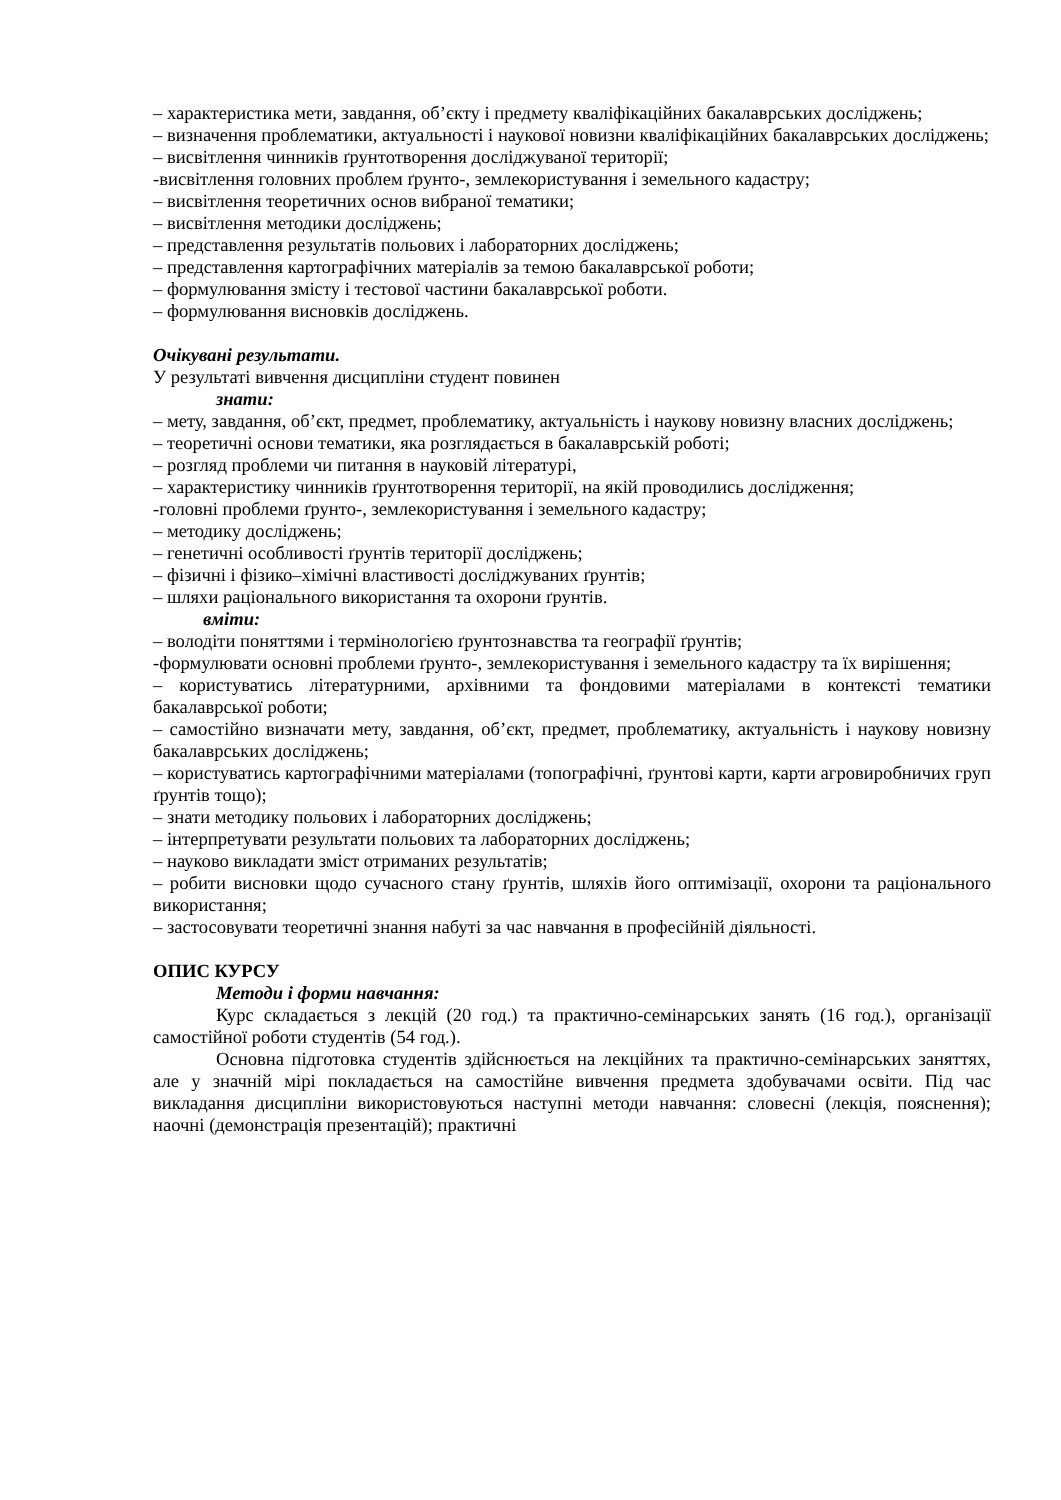– характеристика мети, завдання, об’єкту і предмету кваліфікаційних бакалаврських досліджень;
– визначення проблематики, актуальності і наукової новизни кваліфікаційних бакалаврських досліджень;
– висвітлення чинників ґрунтотворення досліджуваної території;
-висвітлення головних проблем ґрунто-, землекористування і земельного кадастру;
– висвітлення теоретичних основ вибраної тематики;
– висвітлення методики досліджень;
– представлення результатів польових і лабораторних досліджень;
– представлення картографічних матеріалів за темою бакалаврської роботи;
– формулювання змісту і тестової частини бакалаврської роботи.
– формулювання висновків досліджень.
Очікувані результати.
У результаті вивчення дисципліни студент повинен
знати:
– мету, завдання, об’єкт, предмет, проблематику, актуальність і наукову новизну власних досліджень;
– теоретичні основи тематики, яка розглядається в бакалаврській роботі;
– розгляд проблеми чи питання в науковій літературі,
– характеристику чинників ґрунтотворення території, на якій проводились дослідження;
-головні проблеми ґрунто-, землекористування і земельного кадастру;
– методику досліджень;
– генетичні особливості ґрунтів території досліджень;
– фізичні і фізико–хімічні властивості досліджуваних ґрунтів;
– шляхи раціонального використання та охорони ґрунтів.
вміти:
– володіти поняттями і термінологією ґрунтознавства та географії ґрунтів;
-формулювати основні проблеми ґрунто-, землекористування і земельного кадастру та їх вирішення;
– користуватись літературними, архівними та фондовими матеріалами в контексті тематики бакалаврської роботи;
– самостійно визначати мету, завдання, об’єкт, предмет, проблематику, актуальність і наукову новизну бакалаврських досліджень;
– користуватись картографічними матеріалами (топографічні, ґрунтові карти, карти агровиробничих груп ґрунтів тощо);
– знати методику польових і лабораторних досліджень;
– інтерпретувати результати польових та лабораторних досліджень;
– науково викладати зміст отриманих результатів;
– робити висновки щодо сучасного стану ґрунтів, шляхів його оптимізації, охорони та раціонального використання;
– застосовувати теоретичні знання набуті за час навчання в професійній діяльності.
ОПИС КУРСУ
Методи і форми навчання:
Курс складається з лекцій (20 год.) та практично-семінарських занять (16 год.), організації самостійної роботи студентів (54 год.).
Основна підготовка студентів здійснюється на лекційних та практично-семінарських заняттях, але у значній мірі покладається на самостійне вивчення предмета здобувачами освіти. Під час викладання дисципліни використовуються наступні методи навчання: словесні (лекція, пояснення); наочні (демонстрація презентацій); практичні